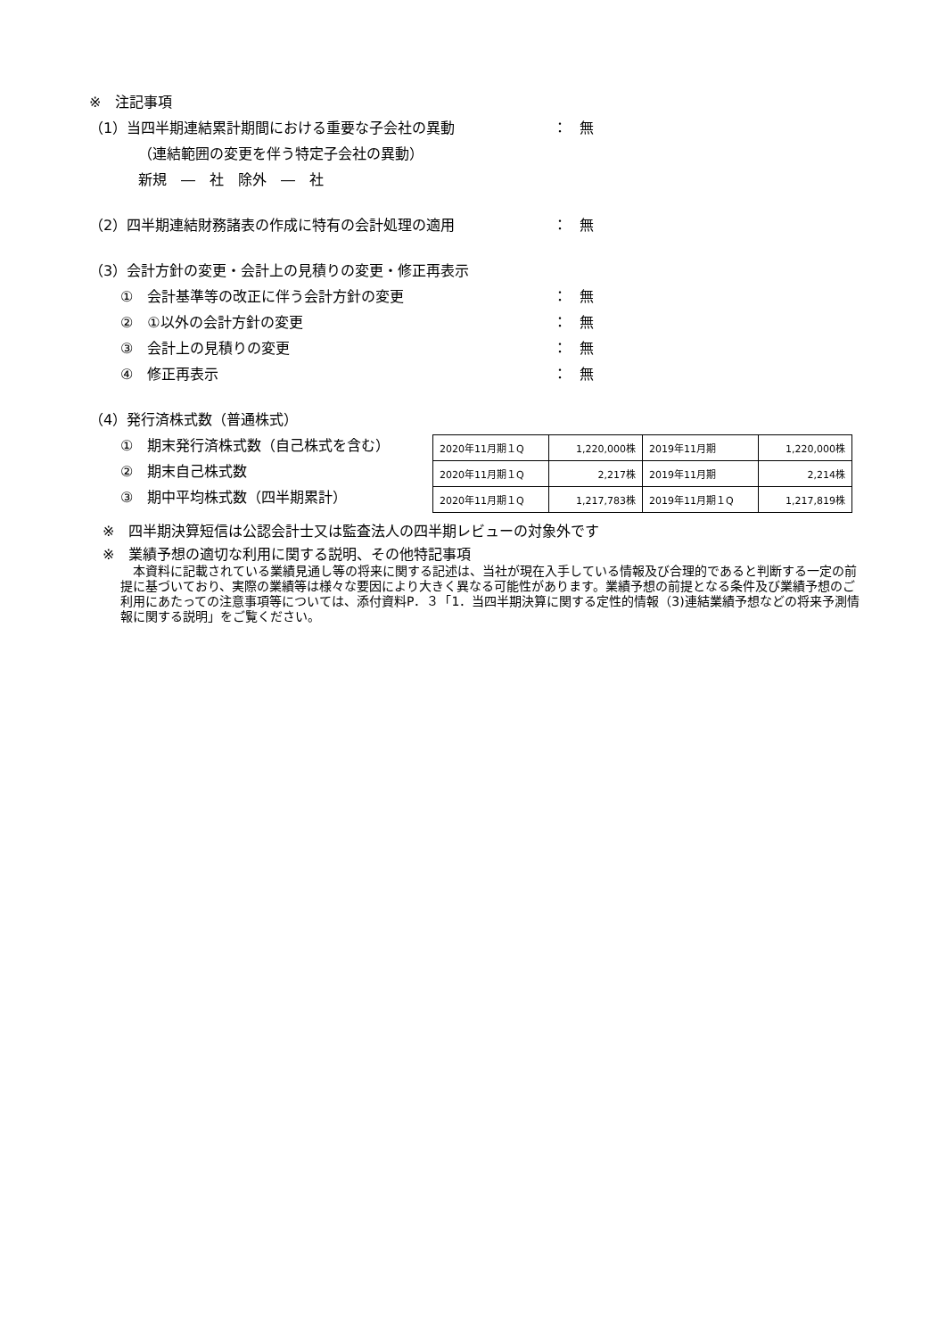※　注記事項
（1）当四半期連結累計期間における重要な子会社の異動 ： 無
（連結範囲の変更を伴う特定子会社の異動）
新規　―　社　除外　―　社
（2）四半期連結財務諸表の作成に特有の会計処理の適用 ： 無
（3）会計方針の変更・会計上の見積りの変更・修正再表示
①　会計基準等の改正に伴う会計方針の変更 ： 無
②　①以外の会計方針の変更 ： 無
③　会計上の見積りの変更 ： 無
④　修正再表示 ： 無
（4）発行済株式数（普通株式）
①　期末発行済株式数（自己株式を含む）
②　期末自己株式数
③　期中平均株式数（四半期累計）
| 2020年11月期１Q | 1,220,000株 | 2019年11月期 | 1,220,000株 |
| 2020年11月期１Q | 2,217株 | 2019年11月期 | 2,214株 |
| 2020年11月期１Q | 1,217,783株 | 2019年11月期１Q | 1,217,819株 |
※　四半期決算短信は公認会計士又は監査法人の四半期レビューの対象外です
※　業績予想の適切な利用に関する説明、その他特記事項
　本資料に記載されている業績見通し等の将来に関する記述は、当社が現在入手している情報及び合理的であると判断する一定の前提に基づいており、実際の業績等は様々な要因により大きく異なる可能性があります。業績予想の前提となる条件及び業績予想のご利用にあたっての注意事項等については、添付資料P．３「1．当四半期決算に関する定性的情報（3)連結業績予想などの将来予測情報に関する説明」をご覧ください。